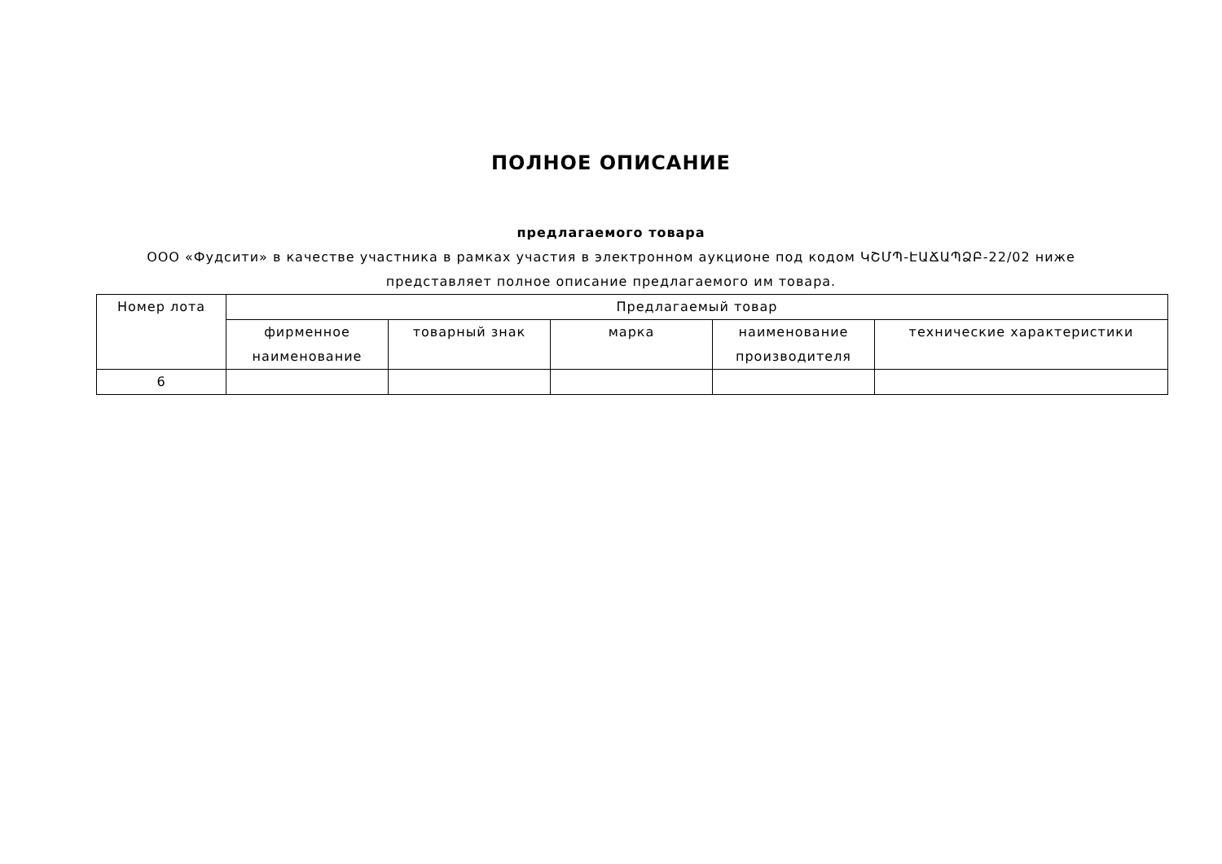ПОЛНОЕ ОПИСАНИЕ
предлагаемого товара
ООО «Фудсити» в качестве участника в рамках участия в электронном аукционе под кодом ԿՇՄՊ-ԷԱՃԱՊՁԲ-22/02 ниже представляет полное описание предлагаемого им товара.
| Номер лота | Предлагаемый товар | | | | |
| --- | --- | --- | --- | --- | --- |
| | фирменное наименование | товарный знак | марка | наименование производителя | технические характеристики |
| 6 | | | | | |